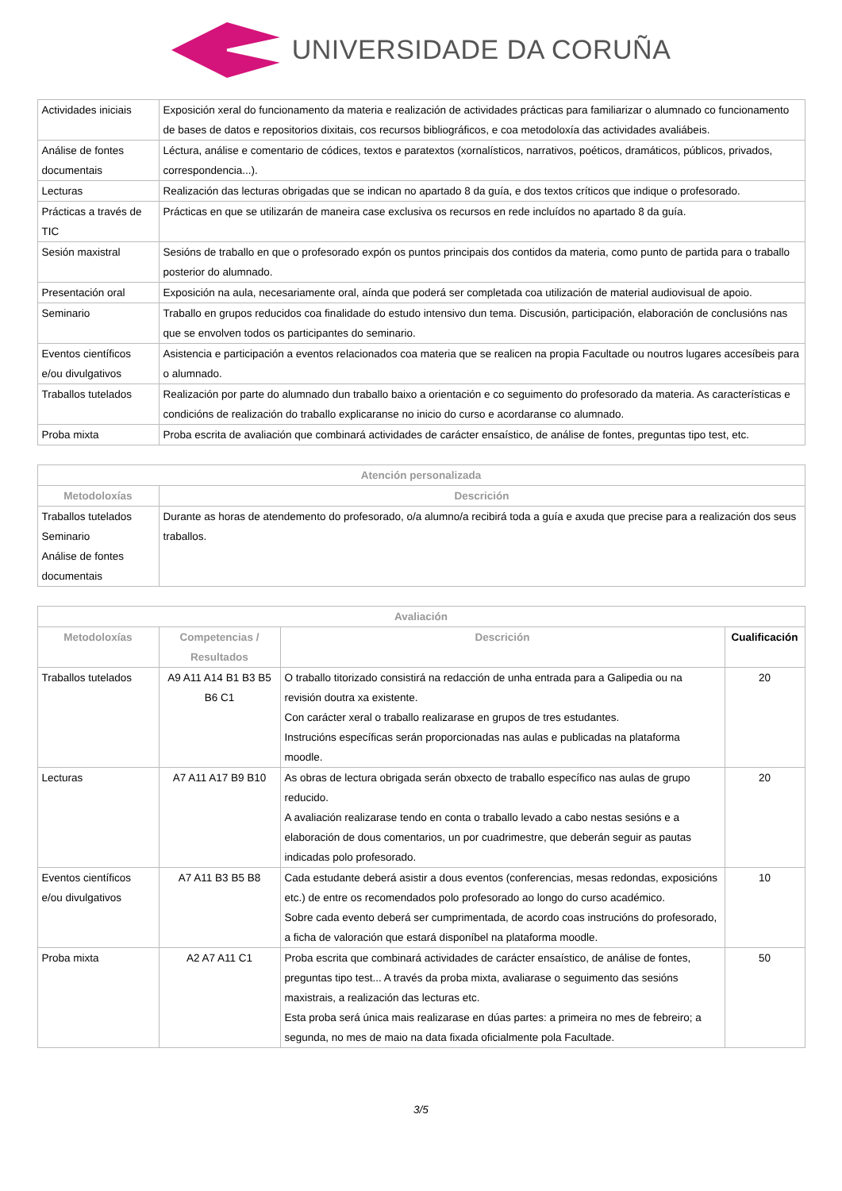UNIVERSIDADE DA CORUÑA
| Actividades iniciais | Exposición xeral do funcionamento da materia e realización de actividades prácticas para familiarizar o alumnado co funcionamento de bases de datos e repositorios dixitais, cos recursos bibliográficos, e coa metodoloxía das actividades avaliábeis. |
| Análise de fontes documentais | Léctura, análise e comentario de códices, textos e paratextos (xornalísticos, narrativos, poéticos, dramáticos, públicos, privados, correspondencia...). |
| Lecturas | Realización das lecturas obrigadas que se indican no apartado 8 da guía, e dos textos críticos que indique o profesorado. |
| Prácticas a través de TIC | Prácticas en que se utilizarán de maneira case exclusiva os recursos en rede incluídos no apartado 8 da guía. |
| Sesión maxistral | Sesións de traballo en que o profesorado expón os puntos principais dos contidos da materia, como punto de partida para o traballo posterior do alumnado. |
| Presentación oral | Exposición na aula, necesariamente oral, aínda que poderá ser completada coa utilización de material audiovisual de apoio. |
| Seminario | Traballo en grupos reducidos coa finalidade do estudo intensivo dun tema. Discusión, participación, elaboración de conclusións nas que se envolven todos os participantes do seminario. |
| Eventos científicos e/ou divulgativos | Asistencia e participación a eventos relacionados coa materia que se realicen na propia Facultade ou noutros lugares accesíbeis para o alumnado. |
| Traballos tutelados | Realización por parte do alumnado dun traballo baixo a orientación e co seguimento do profesorado da materia. As características e condicións de realización do traballo explicaranse no inicio do curso e acordaranse co alumnado. |
| Proba mixta | Proba escrita de avaliación que combinará actividades de carácter ensaístico, de análise de fontes, preguntas tipo test, etc. |
| Atención personalizada | |
| --- | --- |
| Metodoloxías | Descrición |
| Traballos tutelados Seminario Análise de fontes documentais | Durante as horas de atendemento do profesorado, o/a alumno/a recibirá toda a guía e axuda que precise para a realización dos seus traballos. |
| Avaliación | | | |
| --- | --- | --- | --- |
| Metodoloxías | Competencias / Resultados | Descrición | Cualificación |
| Traballos tutelados | A9 A11 A14 B1 B3 B5 B6 C1 | O traballo titorizado consistirá na redacción de unha entrada para a Galipedia ou na revisión doutra xa existente. Con carácter xeral o traballo realizarase en grupos de tres estudantes. Instrucións específicas serán proporcionadas nas aulas e publicadas na plataforma moodle. | 20 |
| Lecturas | A7 A11 A17 B9 B10 | As obras de lectura obrigada serán obxecto de traballo específico nas aulas de grupo reducido. A avaliación realizarase tendo en conta o traballo levado a cabo nestas sesións e a elaboración de dous comentarios, un por cuadrimestre, que deberán seguir as pautas indicadas polo profesorado. | 20 |
| Eventos científicos e/ou divulgativos | A7 A11 B3 B5 B8 | Cada estudante deberá asistir a dous eventos (conferencias, mesas redondas, exposicións etc.) de entre os recomendados polo profesorado ao longo do curso académico. Sobre cada evento deberá ser cumprimentada, de acordo coas instrucións do profesorado, a ficha de valoración que estará disponíbel na plataforma moodle. | 10 |
| Proba mixta | A2 A7 A11 C1 | Proba escrita que combinará actividades de carácter ensaístico, de análise de fontes, preguntas tipo test... A través da proba mixta, avaliarase o seguimento das sesións maxistrais, a realización das lecturas etc. Esta proba será única mais realizarase en dúas partes: a primeira no mes de febreiro; a segunda, no mes de maio na data fixada oficialmente pola Facultade. | 50 |
3/5